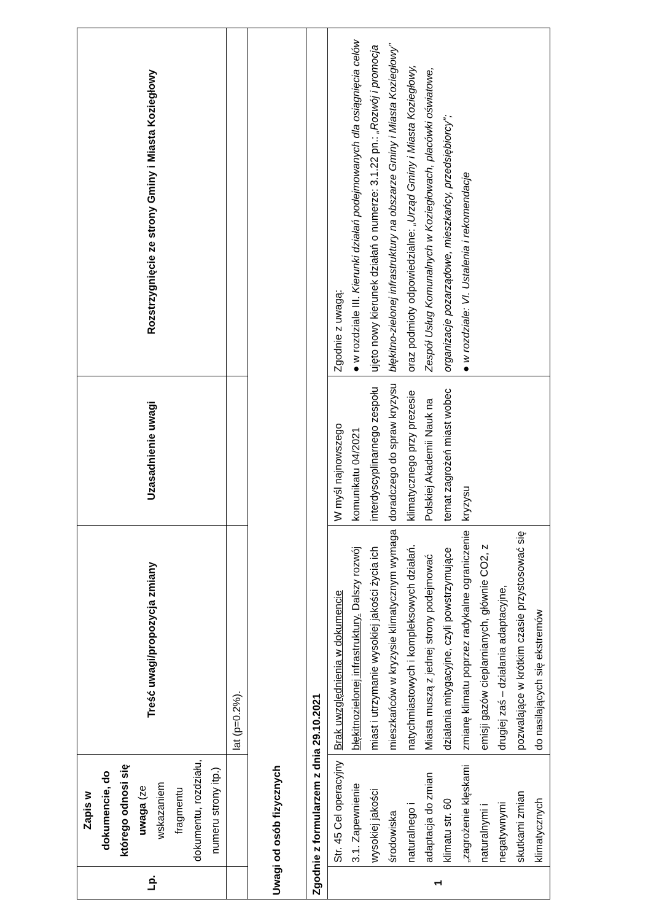| Lp. | Zapis w dokumencie, do którego odnosi się uwaga (ze wskazaniem fragmentu dokumentu, rozdziału, numeru strony itp.) | Treść uwagi/propozycja zmiany | Uzasadnienie uwagi | Rozstrzygnięcie ze strony Gminy i Miasta Koziegłowy |
| --- | --- | --- | --- | --- |
| | | lat (p=0.2%). | | |
| Uwagi od osób fizycznych | | | | |
| Zgodnie z formularzem z dnia 29.10.2021 | | | | |
| 1 | Str. 45 Cel operacyjny 3.1. Zapewnienie wysokiej jakości środowiska naturalnego i adaptacja do zmian klimatu str. 60 „zagrożenie klęskami naturalnymi i negatywnymi skutkami zmian klimatycznych | Brak uwzględnienia w dokumencie błękitnozielonej infrastruktury. Dalszy rozwój miast i utrzymanie wysokiej jakości życia ich mieszkańców w kryzysie klimatycznym wymaga natychmiastowych i kompleksowych działań. Miasta muszą z jednej strony podejmować działania mitygacyjne, czyli powstrzymujące zmianę klimatu poprzez radykalne ograniczenie emisji gazów cieplarnianych, głównie CO2, z drugiej zaś – działania adaptacyjne, pozwalające w krótkim czasie przystosować się do nasilających się ekstremów | W myśl najnowszego komunikatu 04/2021 interdyscyplinarnego zespołu doradczego do spraw kryzysu klimatycznego przy prezesie Polskiej Akademii Nauk na temat zagrożeń miast wobec kryzysu | Zgodnie z uwagą: ● w rozdziale III. Kierunki działań podejmowanych dla osiągnięcia celów ujęto nowy kierunek działań o numerze: 3.1.22 pn.: „Rozwój i promocja błękitno-zielonej infrastruktury na obszarze Gminy i Miasta Koziegłowy” oraz podmioty odpowiedzialne: „Urząd Gminy i Miasta Koziegłowy, Zespół Usług Komunalnych w Koziegłowach, placówki oświatowe, organizacje pozarządowe, mieszkańcy, przedsiębiorcy”; ● w rozdziale: VI. Ustalenia i rekomendacje |